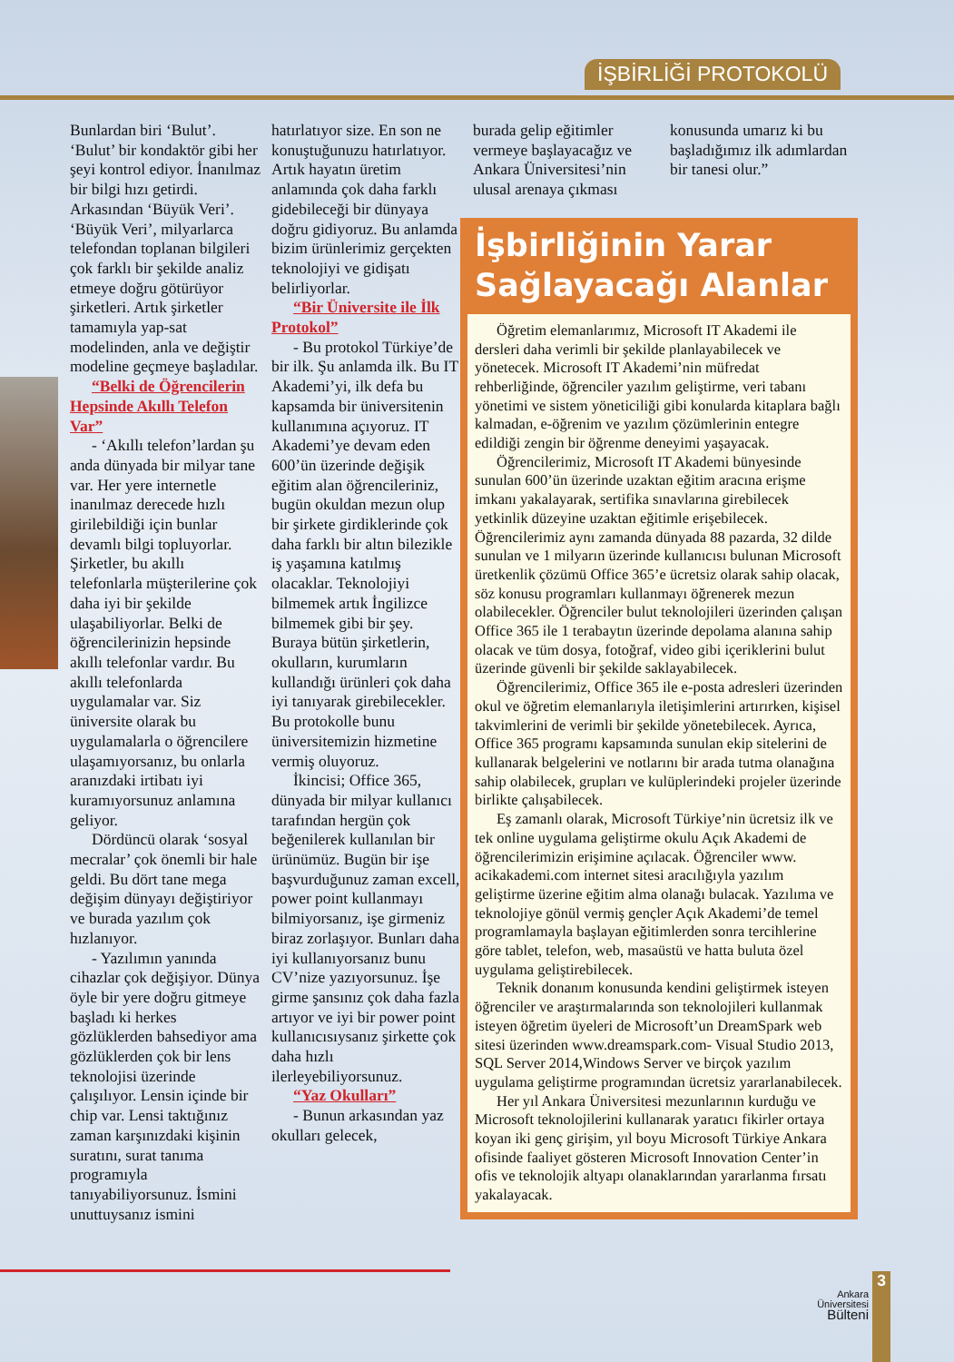İŞBİRLİĞİ PROTOKOLÜ
Bunlardan biri ‘Bulut’. ‘Bulut’ bir kondaktör gibi her şeyi kontrol ediyor. İnanılmaz bir bilgi hızı getirdi. Arkasından ‘Büyük Veri’. ‘Büyük Veri’, milyarlarca telefondan toplanan bilgileri çok farklı bir şekilde analiz etmeye doğru götürüyor şirketleri. Artık şirketler tamamıyla yap-sat modelinden, anla ve değiştir modeline geçmeye başladılar.
“Belki de Öğrencilerin Hepsinde Akıllı Telefon Var”
- ‘Akıllı telefon’lardan şu anda dünyada bir milyar tane var. Her yere internetle inanılmaz derecede hızlı girilebildiği için bunlar devamlı bilgi topluyorlar. Şirketler, bu akıllı telefonlarla müşterilerine çok daha iyi bir şekilde ulaşabiliyorlar. Belki de öğrencilerinizin hepsinde akıllı telefonlar vardır. Bu akıllı telefonlarda uygulamalar var. Siz üniversite olarak bu uygulamalarla o öğrencilere ulaşamıyorsanız, bu onlarla aranızdaki irtibatı iyi kuramıyorsunuz anlamına geliyor.
Dördüncü olarak ‘sosyal mecralar’ çok önemli bir hale geldi. Bu dört tane mega değişim dünyayı değiştiriyor ve burada yazılım çok hızlanıyor.
- Yazılımın yanında cihazlar çok değişiyor. Dünya öyle bir yere doğru gitmeye başladı ki herkes gözlüklerden bahsediyor ama gözlüklerden çok bir lens teknolojisi üzerinde çalışılıyor. Lensin içinde bir chip var. Lensi taktığınız zaman karşınızdaki kişinin suratını, surat tanıma programıyla tanıyabiliyorsunuz. İsmini unuttuysanız ismini
hatırlatıyor size. En son ne konuştuğunuzu hatırlatıyor. Artık hayatın üretim anlamında çok daha farklı gidebileceği bir dünyaya doğru gidiyoruz. Bu anlamda bizim ürünlerimiz gerçekten teknolojiyi ve gidişatı belirliyorlar.
“Bir Üniversite ile İlk Protokol”
- Bu protokol Türkiye’de bir ilk. Şu anlamda ilk. Bu IT Akademi’yi, ilk defa bu kapsamda bir üniversitenin kullanımına açıyoruz. IT Akademi’ye devam eden 600’ün üzerinde değişik eğitim alan öğrencileriniz, bugün okuldan mezun olup bir şirkete girdiklerinde çok daha farklı bir altın bilezikle iş yaşamına katılmış olacaklar. Teknolojiyi bilmemek artık İngilizce bilmemek gibi bir şey. Buraya bütün şirketlerin, okulların, kurumların kullandığı ürünleri çok daha iyi tanıyarak girebilecekler. Bu protokolle bunu üniversitemizin hizmetine vermiş oluyoruz.
İkincisi; Office 365, dünyada bir milyar kullanıcı tarafından hergün çok beğenilerek kullanılan bir ürünümüz. Bugün bir işe başvurduğunuz zaman excell, power point kullanmayı bilmiyorsanız, işe girmeniz biraz zorlaşıyor. Bunları daha iyi kullanıyorsanız bunu CV’nize yazıyorsunuz. İşe girme şansınız çok daha fazla artıyor ve iyi bir power point kullanıcısıysanız şirkette çok daha hızlı ilerleyebiliyorsunuz.
“Yaz Okulları”
- Bunun arkasından yaz okulları gelecek,
burada gelip eğitimler vermeye başlayacağız ve Ankara Üniversitesi’nin ulusal arenaya çıkması
konusunda umarız ki bu başladığımız ilk adımlardan bir tanesi olur.”
İşbirliğinin Yarar Sağlayacağı Alanlar
Öğretim elemanlarımız, Microsoft IT Akademi ile dersleri daha verimli bir şekilde planlayabilecek ve yönetecek. Microsoft IT Akademi’nin müfredat rehberliğinde, öğrenciler yazılım geliştirme, veri tabanı yönetimi ve sistem yöneticiliği gibi konularda kitaplara bağlı kalmadan, e-öğrenim ve yazılım çözümlerinin entegre edildiği zengin bir öğrenme deneyimi yaşayacak.
Öğrencilerimiz, Microsoft IT Akademi bünyesinde sunulan 600’ün üzerinde uzaktan eğitim aracına erişme imkanı yakalayarak, sertifika sınavlarına girebilecek yetkinlik düzeyine uzaktan eğitimle erişebilecek. Öğrencilerimiz aynı zamanda dünyada 88 pazarda, 32 dilde sunulan ve 1 milyarın üzerinde kullanıcısı bulunan Microsoft üretkenlik çözümü Office 365’e ücretsiz olarak sahip olacak, söz konusu programları kullanmayı öğrenerek mezun olabilecekler. Öğrenciler bulut teknolojileri üzerinden çalışan Office 365 ile 1 terabaytın üzerinde depolama alanına sahip olacak ve tüm dosya, fotoğraf, video gibi içeriklerini bulut üzerinde güvenli bir şekilde saklayabilecek.
Öğrencilerimiz, Office 365 ile e-posta adresleri üzerinden okul ve öğretim elemanlarıyla iletişimlerini artırırken, kişisel takvimlerini de verimli bir şekilde yönetebilecek. Ayrıca, Office 365 programı kapsamında sunulan ekip sitelerini de kullanarak belgelerini ve notlarını bir arada tutma olanağına sahip olabilecek, grupları ve kulüplerindeki projeler üzerinde birlikte çalışabilecek.
Eş zamanlı olarak, Microsoft Türkiye’nin ücretsiz ilk ve tek online uygulama geliştirme okulu Açık Akademi de öğrencilerimizin erişimine açılacak. Öğrenciler www. acikakademi.com internet sitesi aracılığıyla yazılım geliştirme üzerine eğitim alma olanağı bulacak. Yazılıma ve teknolojiye gönül vermiş gençler Açık Akademi’de temel programlamayla başlayan eğitimlerden sonra tercihlerine göre tablet, telefon, web, masaüstü ve hatta buluta özel uygulama geliştirebilecek.
Teknik donanım konusunda kendini geliştirmek isteyen öğrenciler ve araştırmalarında son teknolojileri kullanmak isteyen öğretim üyeleri de Microsoft’un DreamSpark web sitesi üzerinden www.dreamspark.com- Visual Studio 2013, SQL Server 2014,Windows Server ve birçok yazılım uygulama geliştirme programından ücretsiz yararlanabilecek.
Her yıl Ankara Üniversitesi mezunlarının kurduğu ve Microsoft teknolojilerini kullanarak yaratıcı fikirler ortaya koyan iki genç girişim, yıl boyu Microsoft Türkiye Ankara ofisinde faaliyet gösteren Microsoft Innovation Center’in ofis ve teknolojik altyapı olanaklarından yararlanma fırsatı yakalayacak.
Ankara
Üniversitesi
Bülteni
3